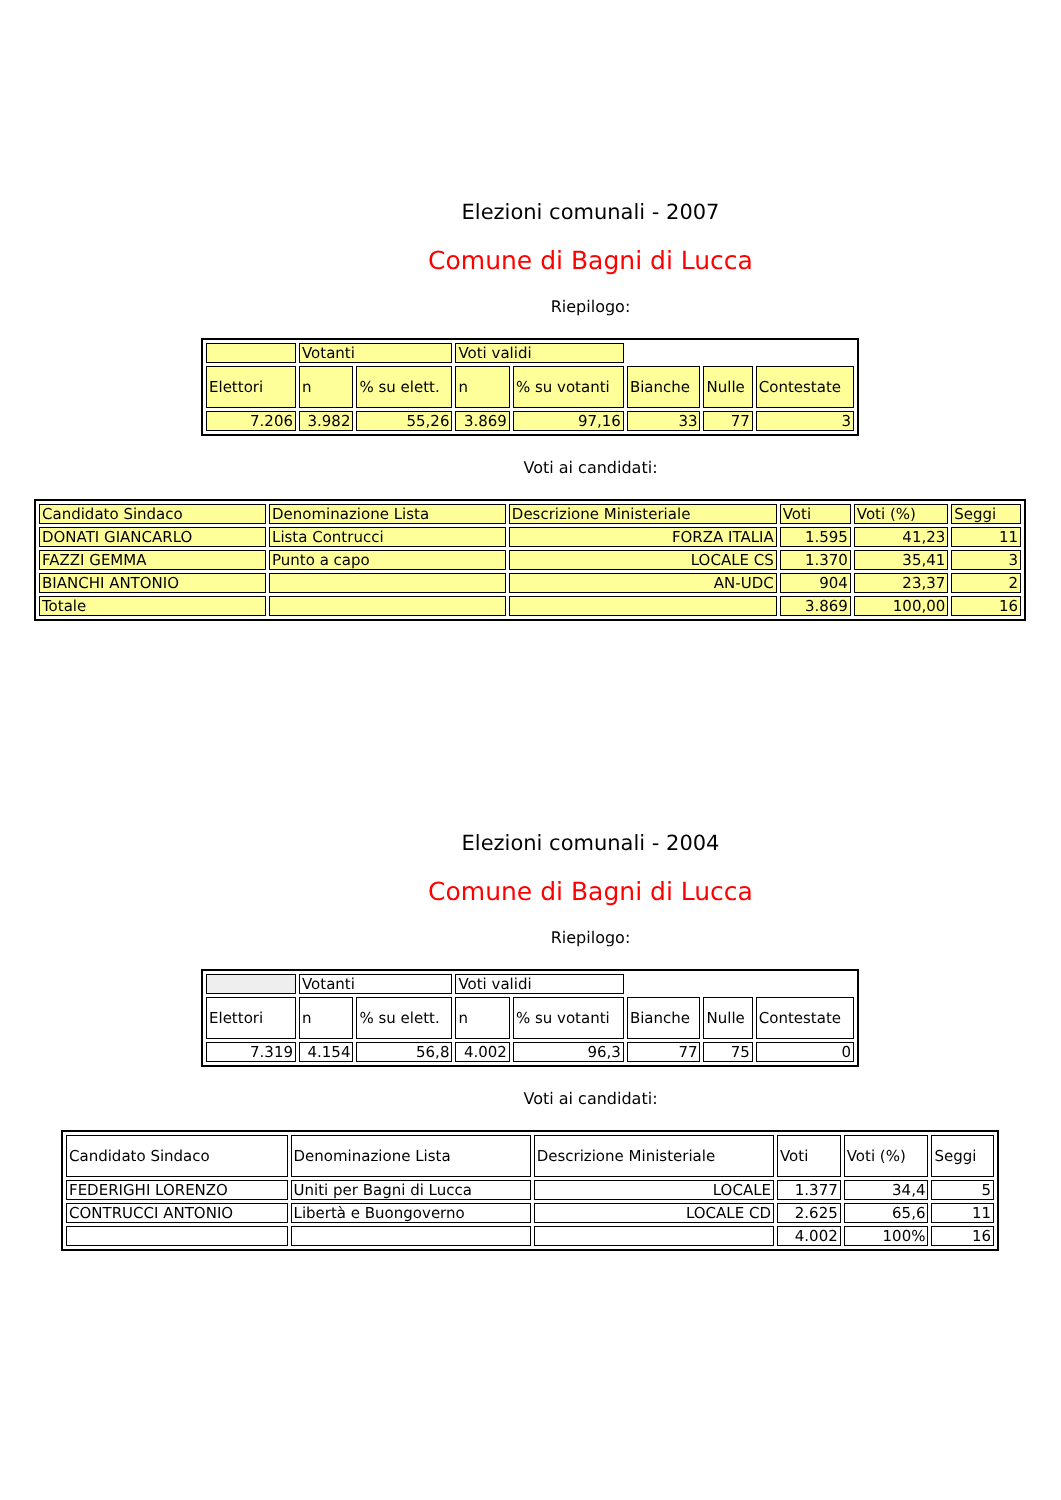Elezioni comunali - 2007
Comune di Bagni di Lucca
Riepilogo:
| | Votanti | | Voti validi | | | | |
| Elettori | n | % su elett. | n | % su votanti | Bianche | Nulle | Contestate |
| 7.206 | 3.982 | 55,26 | 3.869 | 97,16 | 33 | 77 | 3 |
Voti ai candidati:
| Candidato Sindaco | Denominazione Lista | Descrizione Ministeriale | Voti | Voti (%) | Seggi |
| DONATI GIANCARLO | Lista Contrucci | FORZA ITALIA | 1.595 | 41,23 | 11 |
| FAZZI GEMMA | Punto a capo | LOCALE CS | 1.370 | 35,41 | 3 |
| BIANCHI ANTONIO | | AN-UDC | 904 | 23,37 | 2 |
| Totale | | | 3.869 | 100,00 | 16 |
Elezioni comunali - 2004
Comune di Bagni di Lucca
Riepilogo:
| | Votanti | | Voti validi | | | | |
| Elettori | n | % su elett. | n | % su votanti | Bianche | Nulle | Contestate |
| 7.319 | 4.154 | 56,8 | 4.002 | 96,3 | 77 | 75 | 0 |
Voti ai candidati:
| Candidato Sindaco | Denominazione Lista | Descrizione Ministeriale | Voti | Voti (%) | Seggi |
| FEDERIGHI LORENZO | Uniti per Bagni di Lucca | LOCALE | 1.377 | 34,4 | 5 |
| CONTRUCCI ANTONIO | Libertà e Buongoverno | LOCALE CD | 2.625 | 65,6 | 11 |
| | | | 4.002 | 100% | 16 |